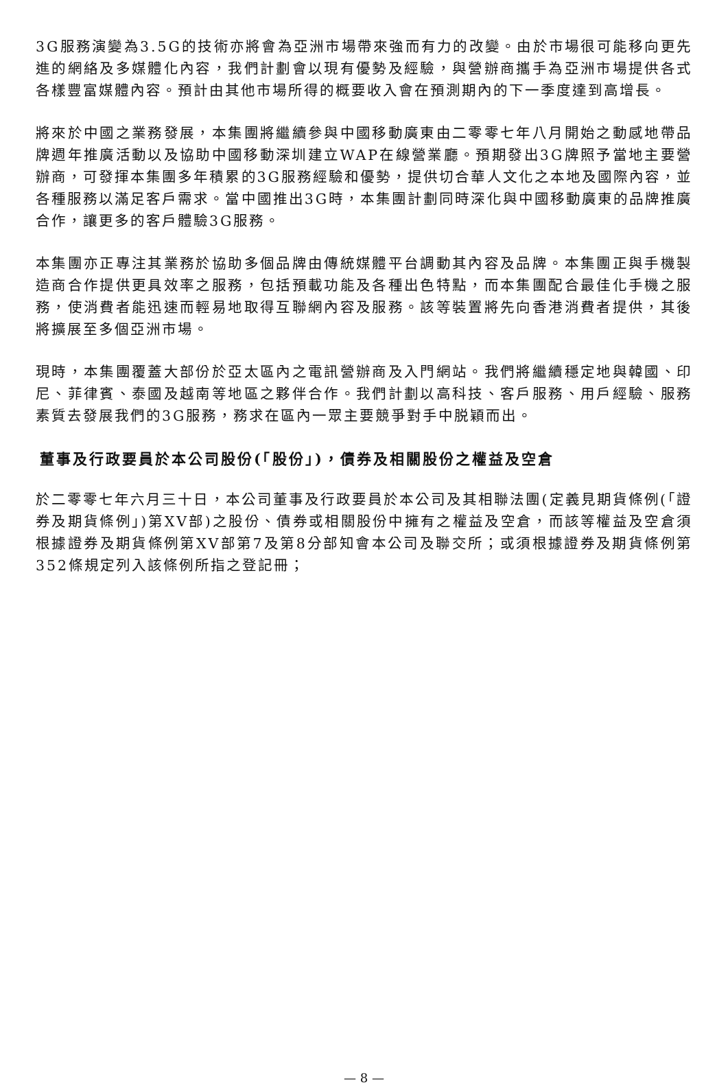3G服務演變為3.5G的技術亦將會為亞洲市場帶來強而有力的改變。由於市場很可能移向更先進的網絡及多媒體化內容，我們計劃會以現有優勢及經驗，與營辦商攜手為亞洲市場提供各式各樣豐富媒體內容。預計由其他市場所得的概要收入會在預測期內的下一季度達到高增長。
將來於中國之業務發展，本集團將繼續參與中國移動廣東由二零零七年八月開始之動感地帶品牌週年推廣活動以及協助中國移動深圳建立WAP在線營業廳。預期發出3G牌照予當地主要營辦商，可發揮本集團多年積累的3G服務經驗和優勢，提供切合華人文化之本地及國際內容，並各種服務以滿足客戶需求。當中國推出3G時，本集團計劃同時深化與中國移動廣東的品牌推廣合作，讓更多的客戶體驗3G服務。
本集團亦正專注其業務於協助多個品牌由傳統媒體平台調動其內容及品牌。本集團正與手機製造商合作提供更具效率之服務，包括預載功能及各種出色特點，而本集團配合最佳化手機之服務，使消費者能迅速而輕易地取得互聯網內容及服務。該等裝置將先向香港消費者提供，其後將擴展至多個亞洲市場。
現時，本集團覆蓋大部份於亞太區內之電訊營辦商及入門網站。我們將繼續穩定地與韓國、印尼、菲律賓、泰國及越南等地區之夥伴合作。我們計劃以高科技、客戶服務、用戶經驗、服務素質去發展我們的3G服務，務求在區內一眾主要競爭對手中脱穎而出。
董事及行政要員於本公司股份(「股份」)，債券及相關股份之權益及空倉
於二零零七年六月三十日，本公司董事及行政要員於本公司及其相聯法團(定義見期貨條例(「證券及期貨條例」)第XV部)之股份、債券或相關股份中擁有之權益及空倉，而該等權益及空倉須根據證券及期貨條例第XV部第7及第8分部知會本公司及聯交所；或須根據證券及期貨條例第352條規定列入該條例所指之登記冊；
— 8 —